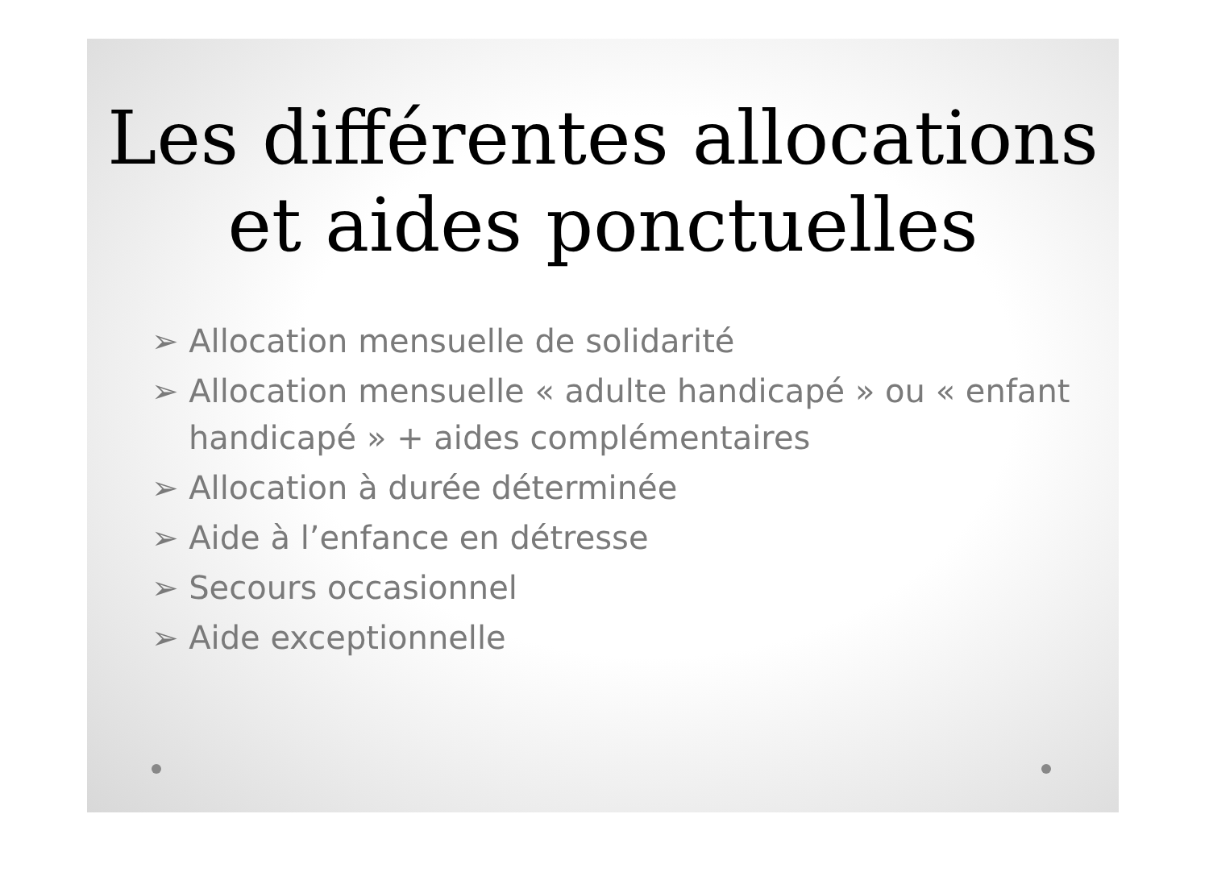Les différentes allocations
et aides ponctuelles
➢ Allocation mensuelle de solidarité
➢ Allocation mensuelle « adulte handicapé » ou « enfant handicapé » + aides complémentaires
➢ Allocation à durée déterminée
➢ Aide à l’enfance en détresse
➢ Secours occasionnel
➢ Aide exceptionnelle